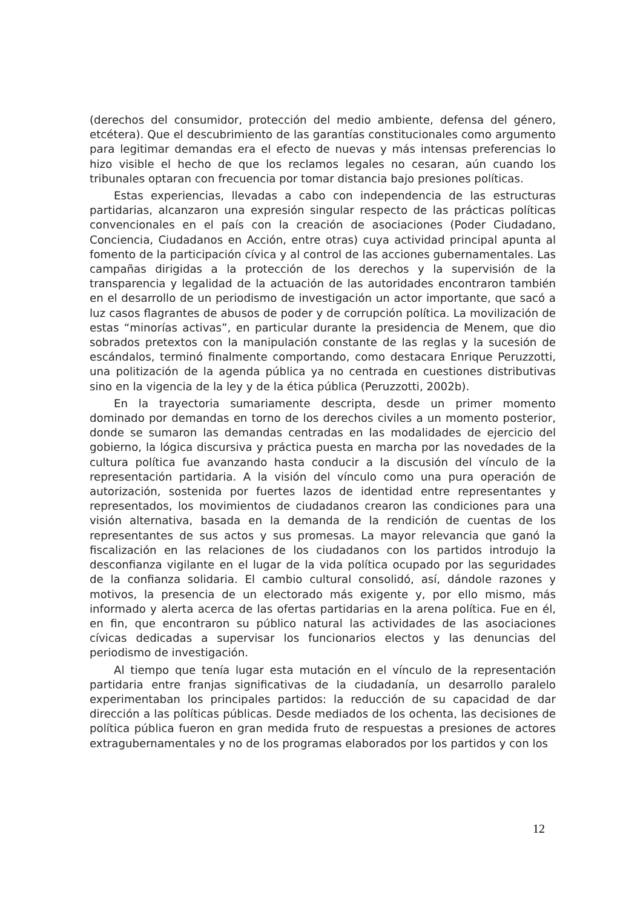(derechos del consumidor, protección del medio ambiente, defensa del género, etcétera). Que el descubrimiento de las garantías constitucionales como argumento para legitimar demandas era el efecto de nuevas y más intensas preferencias lo hizo visible el hecho de que los reclamos legales no cesaran, aún cuando los tribunales optaran con frecuencia por tomar distancia bajo presiones políticas.
Estas experiencias, llevadas a cabo con independencia de las estructuras partidarias, alcanzaron una expresión singular respecto de las prácticas políticas convencionales en el país con la creación de asociaciones (Poder Ciudadano, Conciencia, Ciudadanos en Acción, entre otras) cuya actividad principal apunta al fomento de la participación cívica y al control de las acciones gubernamentales. Las campañas dirigidas a la protección de los derechos y la supervisión de la transparencia y legalidad de la actuación de las autoridades encontraron también en el desarrollo de un periodismo de investigación un actor importante, que sacó a luz casos flagrantes de abusos de poder y de corrupción política. La movilización de estas “minorías activas”, en particular durante la presidencia de Menem, que dio sobrados pretextos con la manipulación constante de las reglas y la sucesión de escándalos, terminó finalmente comportando, como destacara Enrique Peruzzotti, una politización de la agenda pública ya no centrada en cuestiones distributivas sino en la vigencia de la ley y de la ética pública (Peruzzotti, 2002b).
En la trayectoria sumariamente descripta, desde un primer momento dominado por demandas en torno de los derechos civiles a un momento posterior, donde se sumaron las demandas centradas en las modalidades de ejercicio del gobierno, la lógica discursiva y práctica puesta en marcha por las novedades de la cultura política fue avanzando hasta conducir a la discusión del vínculo de la representación partidaria. A la visión del vínculo como una pura operación de autorización, sostenida por fuertes lazos de identidad entre representantes y representados, los movimientos de ciudadanos crearon las condiciones para una visión alternativa, basada en la demanda de la rendición de cuentas de los representantes de sus actos y sus promesas. La mayor relevancia que ganó la fiscalización en las relaciones de los ciudadanos con los partidos introdujo la desconfianza vigilante en el lugar de la vida política ocupado por las seguridades de la confianza solidaria. El cambio cultural consolidó, así, dándole razones y motivos, la presencia de un electorado más exigente y, por ello mismo, más informado y alerta acerca de las ofertas partidarias en la arena política. Fue en él, en fin, que encontraron su público natural las actividades de las asociaciones cívicas dedicadas a supervisar los funcionarios electos y las denuncias del periodismo de investigación.
Al tiempo que tenía lugar esta mutación en el vínculo de la representación partidaria entre franjas significativas de la ciudadanía, un desarrollo paralelo experimentaban los principales partidos: la reducción de su capacidad de dar dirección a las políticas públicas. Desde mediados de los ochenta, las decisiones de política pública fueron en gran medida fruto de respuestas a presiones de actores extragubernamentales y no de los programas elaborados por los partidos y con los
12